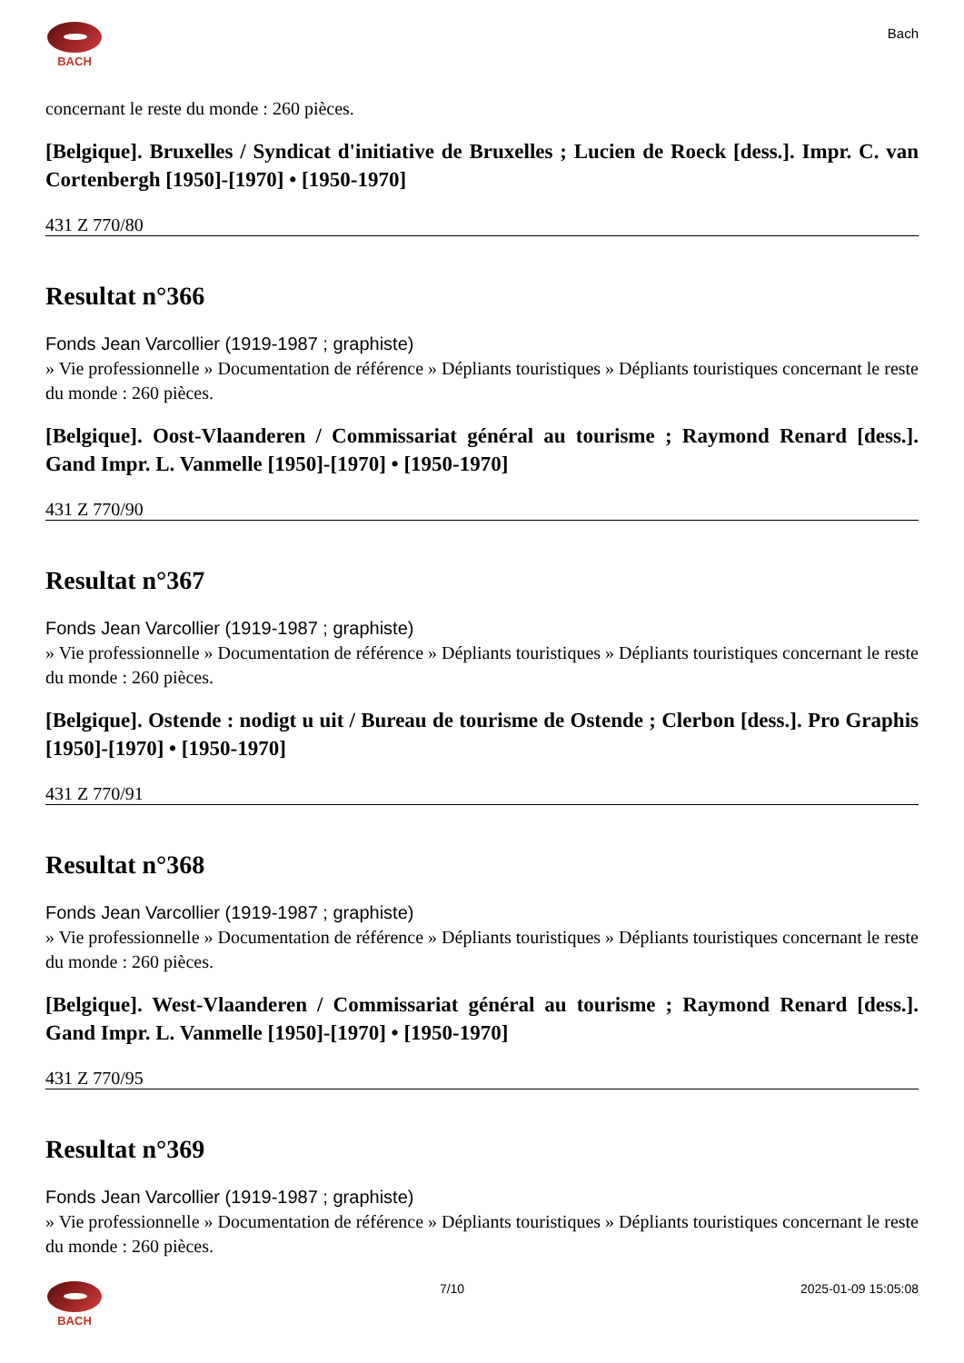BACH
Bach
concernant le reste du monde : 260 pièces.
[Belgique]. Bruxelles / Syndicat d'initiative de Bruxelles ; Lucien de Roeck [dess.]. Impr. C. van Cortenbergh [1950]-[1970] • [1950-1970]
431 Z 770/80
Resultat n°366
Fonds Jean Varcollier (1919-1987 ; graphiste)
» Vie professionnelle » Documentation de référence » Dépliants touristiques » Dépliants touristiques concernant le reste du monde : 260 pièces.
[Belgique]. Oost-Vlaanderen / Commissariat général au tourisme ; Raymond Renard [dess.]. Gand Impr. L. Vanmelle [1950]-[1970] • [1950-1970]
431 Z 770/90
Resultat n°367
Fonds Jean Varcollier (1919-1987 ; graphiste)
» Vie professionnelle » Documentation de référence » Dépliants touristiques » Dépliants touristiques concernant le reste du monde : 260 pièces.
[Belgique]. Ostende : nodigt u uit / Bureau de tourisme de Ostende ; Clerbon [dess.]. Pro Graphis [1950]-[1970] • [1950-1970]
431 Z 770/91
Resultat n°368
Fonds Jean Varcollier (1919-1987 ; graphiste)
» Vie professionnelle » Documentation de référence » Dépliants touristiques » Dépliants touristiques concernant le reste du monde : 260 pièces.
[Belgique]. West-Vlaanderen / Commissariat général au tourisme ; Raymond Renard [dess.]. Gand Impr. L. Vanmelle [1950]-[1970] • [1950-1970]
431 Z 770/95
Resultat n°369
Fonds Jean Varcollier (1919-1987 ; graphiste)
» Vie professionnelle » Documentation de référence » Dépliants touristiques » Dépliants touristiques concernant le reste du monde : 260 pièces.
BACH 7/10 2025-01-09 15:05:08